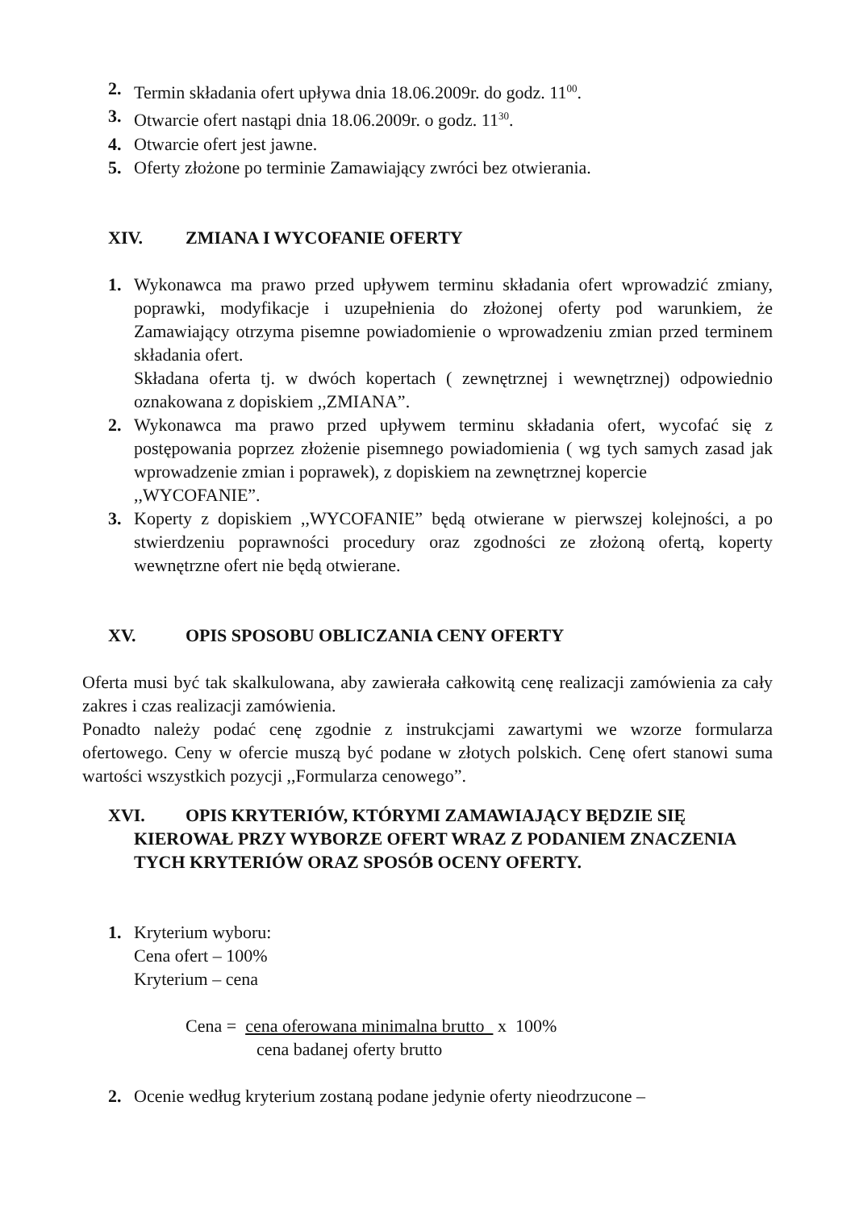2. Termin składania ofert upływa dnia 18.06.2009r. do godz. 11<sup>00</sup>.
3. Otwarcie ofert nastąpi dnia 18.06.2009r. o godz. 11<sup>30</sup>.
4. Otwarcie ofert jest jawne.
5. Oferty złożone po terminie Zamawiający zwróci bez otwierania.
XIV. ZMIANA I WYCOFANIE OFERTY
1. Wykonawca ma prawo przed upływem terminu składania ofert wprowadzić zmiany, poprawki, modyfikacje i uzupełnienia do złożonej oferty pod warunkiem, że Zamawiający otrzyma pisemne powiadomienie o wprowadzeniu zmian przed terminem składania ofert.
Składana oferta tj. w dwóch kopertach ( zewnętrznej i wewnętrznej) odpowiednio oznakowana z dopiskiem ,,ZMIANA”.
2. Wykonawca ma prawo przed upływem terminu składania ofert, wycofać się z postępowania poprzez złożenie pisemnego powiadomienia ( wg tych samych zasad jak wprowadzenie zmian i poprawek), z dopiskiem na zewnętrznej kopercie
,,WYCOFANIE”.
3. Koperty z dopiskiem ,,WYCOFANIE” będą otwierane w pierwszej kolejności, a po stwierdzeniu poprawności procedury oraz zgodności ze złożoną ofertą, koperty wewnętrzne ofert nie będą otwierane.
XV. OPIS SPOSOBU OBLICZANIA CENY OFERTY
Oferta musi być tak skalkulowana, aby zawierała całkowitą cenę realizacji zamówienia za cały zakres i czas realizacji zamówienia.
Ponadto należy podać cenę zgodnie z instrukcjami zawartymi we wzorze formularza ofertowego. Ceny w ofercie muszą być podane w złotych polskich. Cenę ofert stanowi suma wartości wszystkich pozycji ,,Formularza cenowego”.
XVI. OPIS KRYTERIÓW, KTÓRYMI ZAMAWIAJĄCY BĘDZIE SIĘ KIEROWAŁ PRZY WYBORZE OFERT WRAZ Z PODANIEM ZNACZENIA TYCH KRYTERIÓW ORAZ SPOSÓB OCENY OFERTY.
1. Kryterium wyboru:
Cena ofert – 100%
Kryterium – cena
Cena = cena oferowana minimalna brutto x 100%
cena badanej oferty brutto
2. Ocenie według kryterium zostaną podane jedynie oferty nieodrzucone –